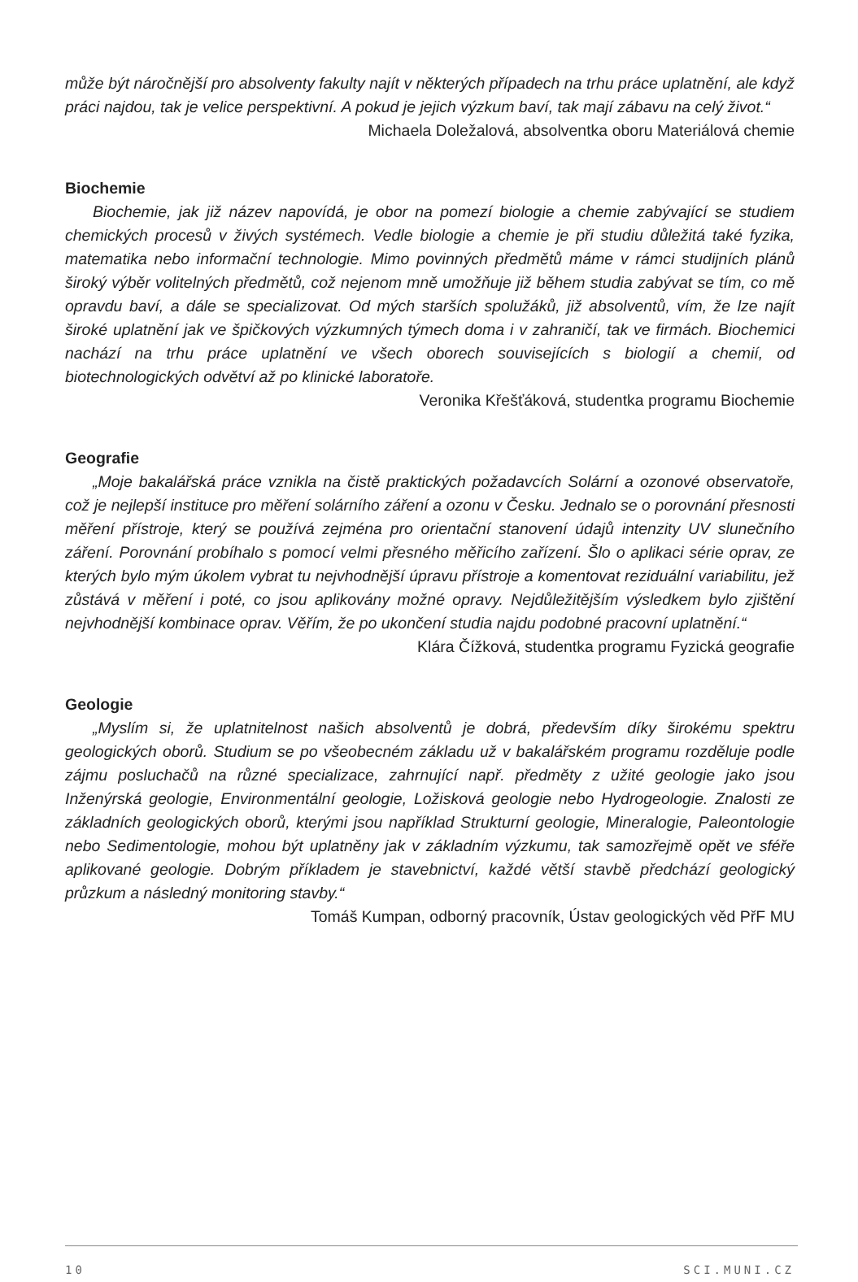může být náročnější pro absolventy fakulty najít v některých případech na trhu práce uplatnění, ale když práci najdou, tak je velice perspektivní. A pokud je jejich výzkum baví, tak mají zábavu na celý život.“
Michaela Doležalová, absolventka oboru Materiálová chemie
Biochemie
Biochemie, jak již název napovídá, je obor na pomezí biologie a chemie zabývající se studiem chemických procesů v živých systémech. Vedle biologie a chemie je při studiu důležitá také fyzika, matematika nebo informační technologie. Mimo povinných předmětů máme v rámci studijních plánů široký výběr volitelných předmětů, což nejenom mně umožňuje již během studia zabývat se tím, co mě opravdu baví, a dále se specializovat. Od mých starších spolužáků, již absolventů, vím, že lze najít široké uplatnění jak ve špičkových výzkumných týmech doma i v zahraničí, tak ve firmách. Biochemici nachází na trhu práce uplatnění ve všech oborech souvisejících s biologií a chemií, od biotechnologických odvětví až po klinické laboratoře.
Veronika Křešťáková, studentka programu Biochemie
Geografie
„Moje bakalářská práce vznikla na čistě praktických požadavcích Solární a ozonové observatoře, což je nejlepší instituce pro měření solárního záření a ozonu v Česku. Jednalo se o porovnání přesnosti měření přístroje, který se používá zejména pro orientační stanovení údajů intenzity UV slunečního záření. Porovnání probíhalo s pomocí velmi přesného měřicího zařízení. Šlo o aplikaci série oprav, ze kterých bylo mým úkolem vybrat tu nejvhodnější úpravu přístroje a komentovat reziduální variabilitu, jež zůstává v měření i poté, co jsou aplikovány možné opravy. Nejdůležitějším výsledkem bylo zjištění nejvhodnější kombinace oprav. Věřím, že po ukončení studia najdu podobné pracovní uplatnění.“
Klára Čížková, studentka programu Fyzická geografie
Geologie
„Myslím si, že uplatnitelnost našich absolventů je dobrá, především díky širokému spektru geologických oborů. Studium se po všeobecném základu už v bakalářském programu rozděluje podle zájmu posluchačů na různé specializace, zahrnující např. předměty z užité geologie jako jsou Inženýrská geologie, Environmentální geologie, Ložisková geologie nebo Hydrogeologie. Znalosti ze základních geologických oborů, kterými jsou například Strukturní geologie, Mineralogie, Paleontologie nebo Sedimentologie, mohou být uplatněny jak v základním výzkumu, tak samozřejmě opět ve sféře aplikované geologie. Dobrým příkladem je stavebnictví, každé větší stavbě předchází geologický průzkum a následný monitoring stavby.“
Tomáš Kumpan, odborný pracovník, Ústav geologických věd PřF MU
10 SCI.MUNI.CZ